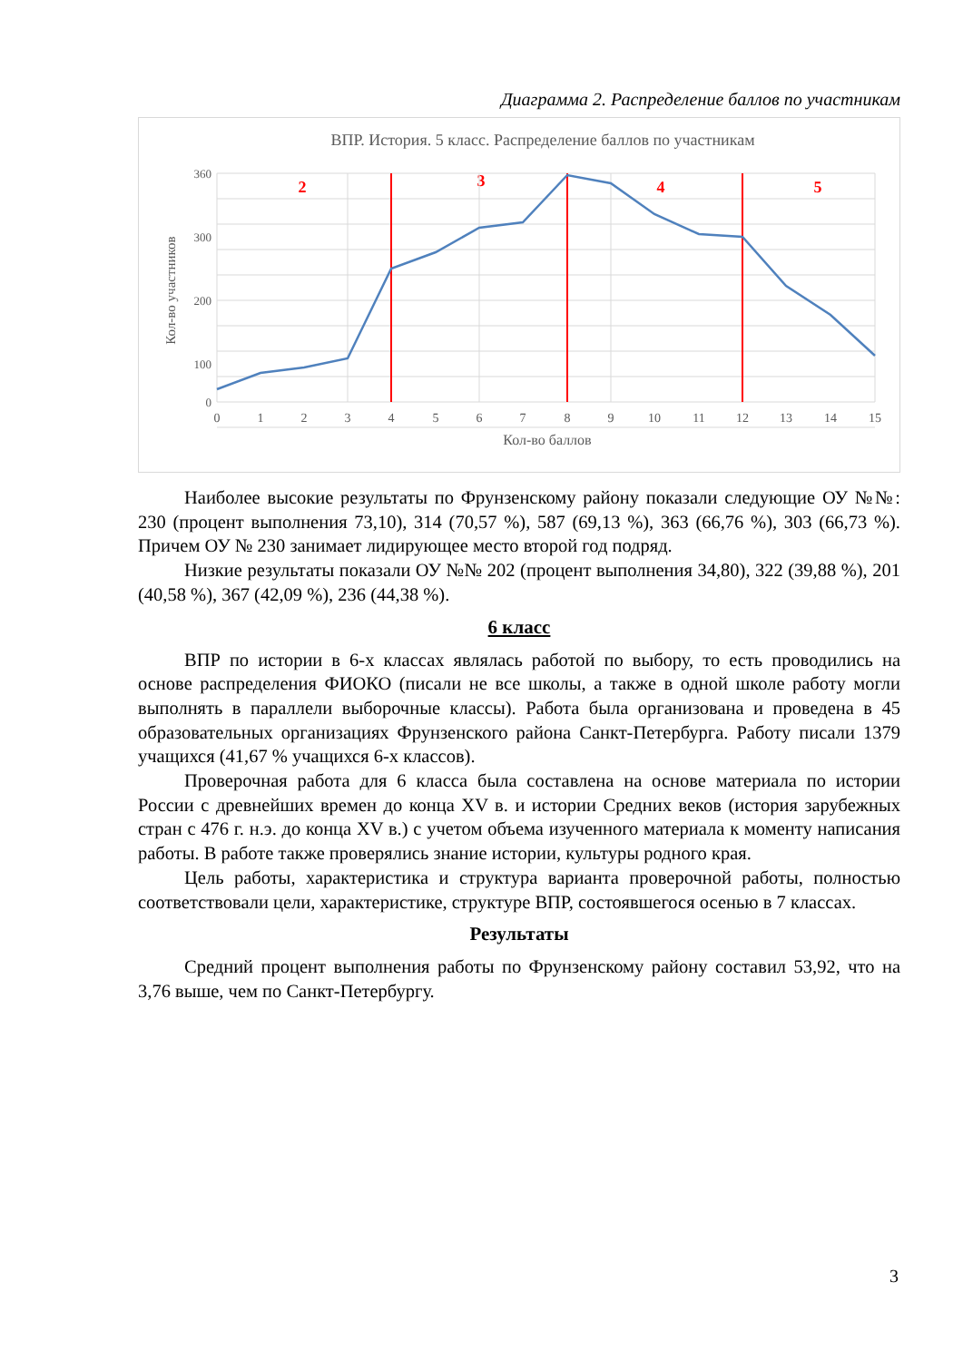Диаграмма 2. Распределение баллов по участникам
ВПР. История. 5 класс. Распределение баллов по участникам
2
3
4
5
360
300
200
100
0
Кол-во участников
0
1
2
3
4
5
6
7
8
9
10
11
12
13
14
15
Кол-во баллов
Наиболее высокие результаты по Фрунзенскому району показали следующие ОУ №№: 230 (процент выполнения 73,10), 314 (70,57 %), 587 (69,13 %), 363 (66,76 %), 303 (66,73 %). Причем ОУ № 230 занимает лидирующее место второй год подряд.
Низкие результаты показали ОУ №№ 202 (процент выполнения 34,80), 322 (39,88 %), 201 (40,58 %), 367 (42,09 %), 236 (44,38 %).
6 класс
ВПР по истории в 6-х классах являлась работой по выбору, то есть проводились на основе распределения ФИОКО (писали не все школы, а также в одной школе работу могли выполнять в параллели выборочные классы). Работа была организована и проведена в 45 образовательных организациях Фрунзенского района Санкт-Петербурга. Работу писали 1379 учащихся (41,67 % учащихся 6-х классов).
Проверочная работа для 6 класса была составлена на основе материала по истории России с древнейших времен до конца XV в. и истории Средних веков (история зарубежных стран с 476 г. н.э. до конца XV в.) с учетом объема изученного материала к моменту написания работы. В работе также проверялись знание истории, культуры родного края.
Цель работы, характеристика и структура варианта проверочной работы, полностью соответствовали цели, характеристике, структуре ВПР, состоявшегося осенью в 7 классах.
Результаты
Средний процент выполнения работы по Фрунзенскому району составил 53,92, что на 3,76 выше, чем по Санкт-Петербургу.
3